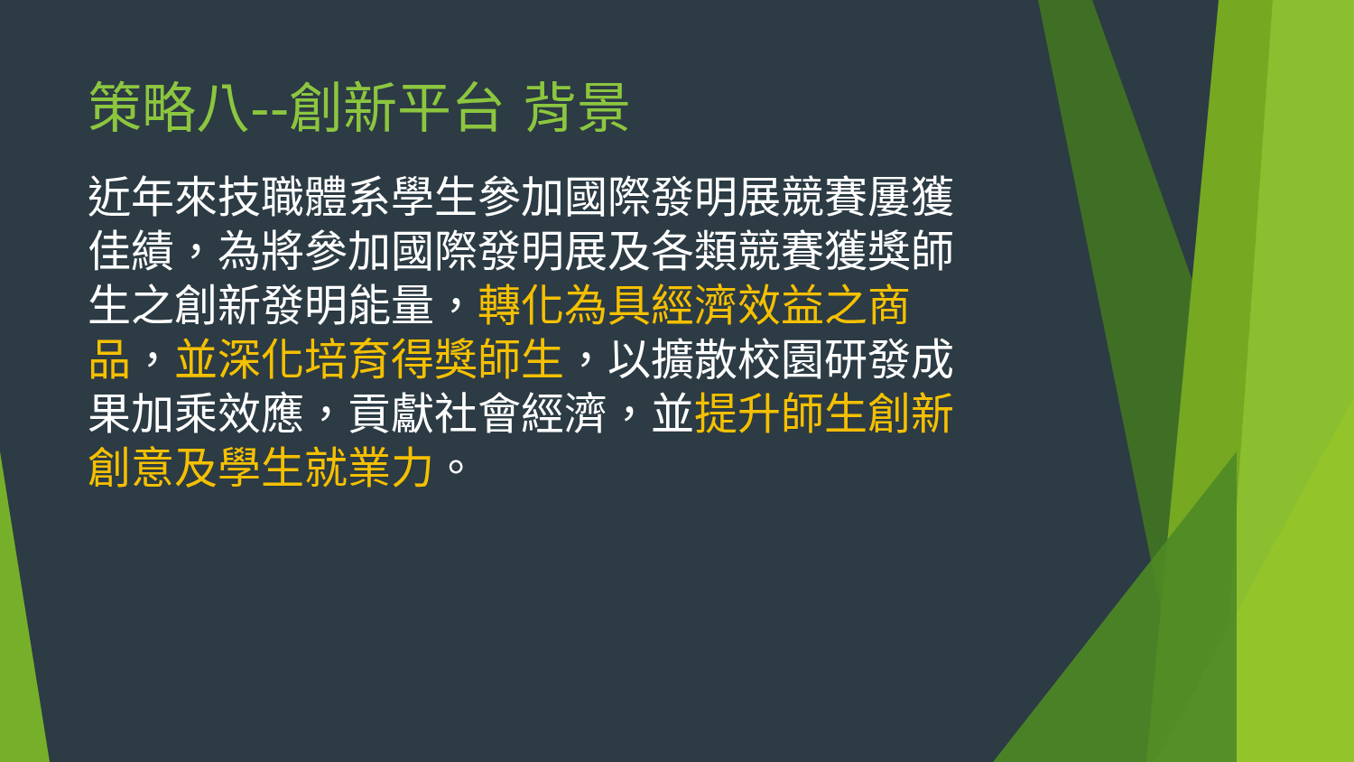策略八--創新平台 背景
近年來技職體系學生參加國際發明展競賽屢獲佳績，為將參加國際發明展及各類競賽獲獎師生之創新發明能量，轉化為具經濟效益之商品，並深化培育得獎師生，以擴散校園研發成果加乘效應，貢獻社會經濟，並提升師生創新創意及學生就業力。